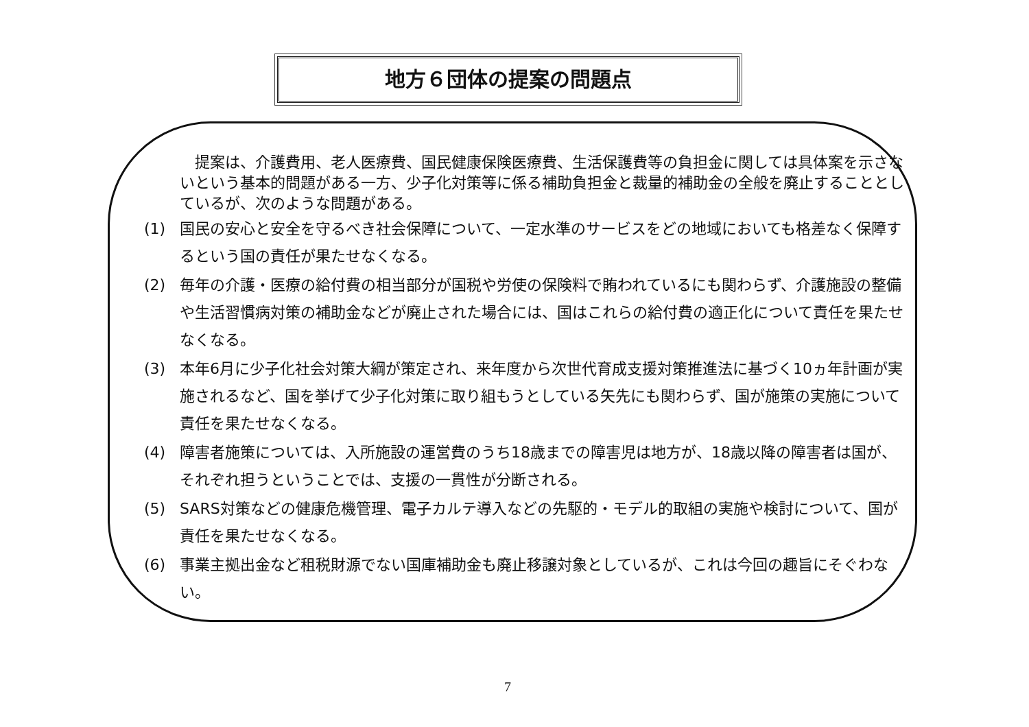地方６団体の提案の問題点
　提案は、介護費用、老人医療費、国民健康保険医療費、生活保護費等の負担金に関しては具体案を示さないという基本的問題がある一方、少子化対策等に係る補助負担金と裁量的補助金の全般を廃止することとしているが、次のような問題がある。
(1) 国民の安心と安全を守るべき社会保障について、一定水準のサービスをどの地域においても格差なく保障するという国の責任が果たせなくなる。
(2) 毎年の介護・医療の給付費の相当部分が国税や労使の保険料で賄われているにも関わらず、介護施設の整備や生活習慣病対策の補助金などが廃止された場合には、国はこれらの給付費の適正化について責任を果たせなくなる。
(3) 本年6月に少子化社会対策大綱が策定され、来年度から次世代育成支援対策推進法に基づく10ヵ年計画が実施されるなど、国を挙げて少子化対策に取り組もうとしている矢先にも関わらず、国が施策の実施について責任を果たせなくなる。
(4) 障害者施策については、入所施設の運営費のうち18歳までの障害児は地方が、18歳以降の障害者は国が、それぞれ担うということでは、支援の一貫性が分断される。
(5) SARS対策などの健康危機管理、電子カルテ導入などの先駆的・モデル的取組の実施や検討について、国が責任を果たせなくなる。
(6) 事業主拠出金など租税財源でない国庫補助金も廃止移譲対象としているが、これは今回の趣旨にそぐわない。
7